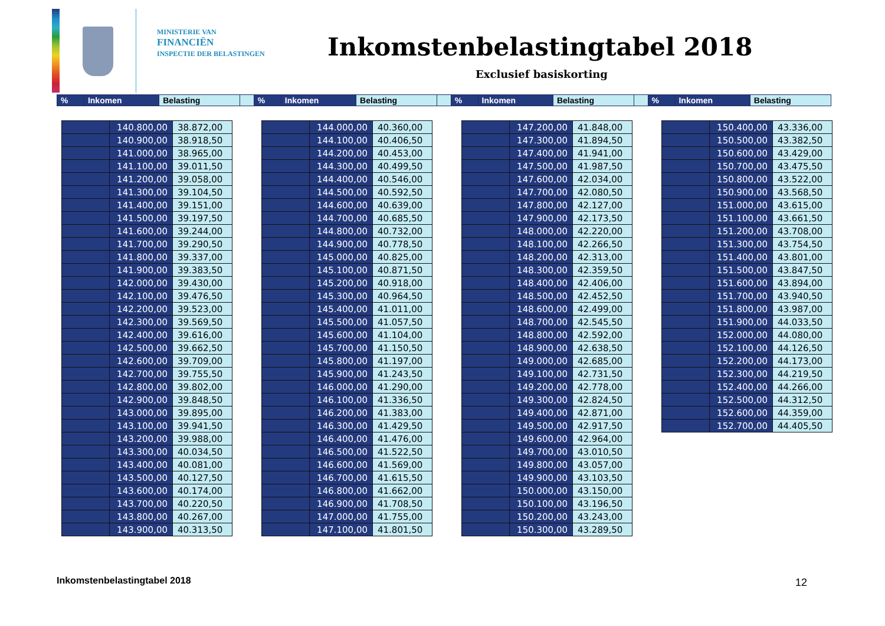MINISTERIE VAN
FINANCIËN
INSPECTIE DER BELASTINGEN
Inkomstenbelastingtabel 2018
Exclusief basiskorting
| % | Inkomen | Belasting | | % | Inkomen | Belasting | | % | Inkomen | Belasting | | % | Inkomen | Belasting |
| | 140.800,00 | 38.872,00 |
| | 140.900,00 | 38.918,50 |
| | 141.000,00 | 38.965,00 |
| | 141.100,00 | 39.011,50 |
| | 141.200,00 | 39.058,00 |
| | 141.300,00 | 39.104,50 |
| | 141.400,00 | 39.151,00 |
| | 141.500,00 | 39.197,50 |
| | 141.600,00 | 39.244,00 |
| | 141.700,00 | 39.290,50 |
| | 141.800,00 | 39.337,00 |
| | 141.900,00 | 39.383,50 |
| | 142.000,00 | 39.430,00 |
| | 142.100,00 | 39.476,50 |
| | 142.200,00 | 39.523,00 |
| | 142.300,00 | 39.569,50 |
| | 142.400,00 | 39.616,00 |
| | 142.500,00 | 39.662,50 |
| | 142.600,00 | 39.709,00 |
| | 142.700,00 | 39.755,50 |
| | 142.800,00 | 39.802,00 |
| | 142.900,00 | 39.848,50 |
| | 143.000,00 | 39.895,00 |
| | 143.100,00 | 39.941,50 |
| | 143.200,00 | 39.988,00 |
| | 143.300,00 | 40.034,50 |
| | 143.400,00 | 40.081,00 |
| | 143.500,00 | 40.127,50 |
| | 143.600,00 | 40.174,00 |
| | 143.700,00 | 40.220,50 |
| | 143.800,00 | 40.267,00 |
| | 143.900,00 | 40.313,50 |
| | 144.000,00 | 40.360,00 |
| | 144.100,00 | 40.406,50 |
| | 144.200,00 | 40.453,00 |
| | 144.300,00 | 40.499,50 |
| | 144.400,00 | 40.546,00 |
| | 144.500,00 | 40.592,50 |
| | 144.600,00 | 40.639,00 |
| | 144.700,00 | 40.685,50 |
| | 144.800,00 | 40.732,00 |
| | 144.900,00 | 40.778,50 |
| | 145.000,00 | 40.825,00 |
| | 145.100,00 | 40.871,50 |
| | 145.200,00 | 40.918,00 |
| | 145.300,00 | 40.964,50 |
| | 145.400,00 | 41.011,00 |
| | 145.500,00 | 41.057,50 |
| | 145.600,00 | 41.104,00 |
| | 145.700,00 | 41.150,50 |
| | 145.800,00 | 41.197,00 |
| | 145.900,00 | 41.243,50 |
| | 146.000,00 | 41.290,00 |
| | 146.100,00 | 41.336,50 |
| | 146.200,00 | 41.383,00 |
| | 146.300,00 | 41.429,50 |
| | 146.400,00 | 41.476,00 |
| | 146.500,00 | 41.522,50 |
| | 146.600,00 | 41.569,00 |
| | 146.700,00 | 41.615,50 |
| | 146.800,00 | 41.662,00 |
| | 146.900,00 | 41.708,50 |
| | 147.000,00 | 41.755,00 |
| | 147.100,00 | 41.801,50 |
| | 147.200,00 | 41.848,00 |
| | 147.300,00 | 41.894,50 |
| | 147.400,00 | 41.941,00 |
| | 147.500,00 | 41.987,50 |
| | 147.600,00 | 42.034,00 |
| | 147.700,00 | 42.080,50 |
| | 147.800,00 | 42.127,00 |
| | 147.900,00 | 42.173,50 |
| | 148.000,00 | 42.220,00 |
| | 148.100,00 | 42.266,50 |
| | 148.200,00 | 42.313,00 |
| | 148.300,00 | 42.359,50 |
| | 148.400,00 | 42.406,00 |
| | 148.500,00 | 42.452,50 |
| | 148.600,00 | 42.499,00 |
| | 148.700,00 | 42.545,50 |
| | 148.800,00 | 42.592,00 |
| | 148.900,00 | 42.638,50 |
| | 149.000,00 | 42.685,00 |
| | 149.100,00 | 42.731,50 |
| | 149.200,00 | 42.778,00 |
| | 149.300,00 | 42.824,50 |
| | 149.400,00 | 42.871,00 |
| | 149.500,00 | 42.917,50 |
| | 149.600,00 | 42.964,00 |
| | 149.700,00 | 43.010,50 |
| | 149.800,00 | 43.057,00 |
| | 149.900,00 | 43.103,50 |
| | 150.000,00 | 43.150,00 |
| | 150.100,00 | 43.196,50 |
| | 150.200,00 | 43.243,00 |
| | 150.300,00 | 43.289,50 |
| | 150.400,00 | 43.336,00 |
| | 150.500,00 | 43.382,50 |
| | 150.600,00 | 43.429,00 |
| | 150.700,00 | 43.475,50 |
| | 150.800,00 | 43.522,00 |
| | 150.900,00 | 43.568,50 |
| | 151.000,00 | 43.615,00 |
| | 151.100,00 | 43.661,50 |
| | 151.200,00 | 43.708,00 |
| | 151.300,00 | 43.754,50 |
| | 151.400,00 | 43.801,00 |
| | 151.500,00 | 43.847,50 |
| | 151.600,00 | 43.894,00 |
| | 151.700,00 | 43.940,50 |
| | 151.800,00 | 43.987,00 |
| | 151.900,00 | 44.033,50 |
| | 152.000,00 | 44.080,00 |
| | 152.100,00 | 44.126,50 |
| | 152.200,00 | 44.173,00 |
| | 152.300,00 | 44.219,50 |
| | 152.400,00 | 44.266,00 |
| | 152.500,00 | 44.312,50 |
| | 152.600,00 | 44.359,00 |
| | 152.700,00 | 44.405,50 |
Inkomstenbelastingtabel 2018 12